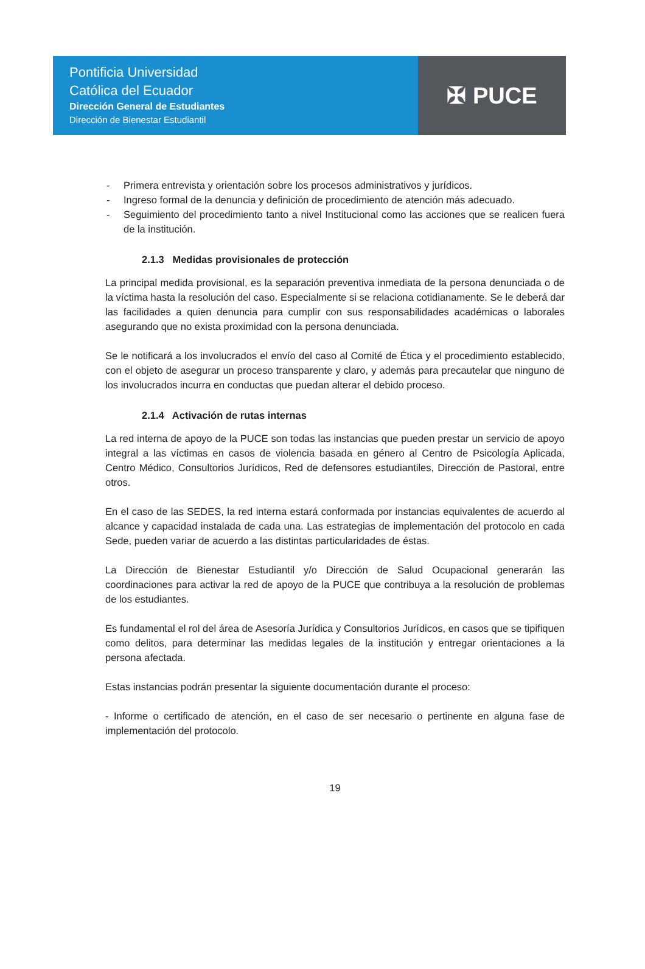Pontificia Universidad
Católica del Ecuador
Dirección General de Estudiantes
Dirección de Bienestar Estudiantil
✠ PUCE
- Primera entrevista y orientación sobre los procesos administrativos y jurídicos.
- Ingreso formal de la denuncia y definición de procedimiento de atención más adecuado.
- Seguimiento del procedimiento tanto a nivel Institucional como las acciones que se realicen fuera de la institución.
2.1.3 Medidas provisionales de protección
La principal medida provisional, es la separación preventiva inmediata de la persona denunciada o de la víctima hasta la resolución del caso. Especialmente si se relaciona cotidianamente. Se le deberá dar las facilidades a quien denuncia para cumplir con sus responsabilidades académicas o laborales asegurando que no exista proximidad con la persona denunciada.
Se le notificará a los involucrados el envío del caso al Comité de Ética y el procedimiento establecido, con el objeto de asegurar un proceso transparente y claro, y además para precautelar que ninguno de los involucrados incurra en conductas que puedan alterar el debido proceso.
2.1.4 Activación de rutas internas
La red interna de apoyo de la PUCE son todas las instancias que pueden prestar un servicio de apoyo integral a las víctimas en casos de violencia basada en género al Centro de Psicología Aplicada, Centro Médico, Consultorios Jurídicos, Red de defensores estudiantiles, Dirección de Pastoral, entre otros.
En el caso de las SEDES, la red interna estará conformada por instancias equivalentes de acuerdo al alcance y capacidad instalada de cada una. Las estrategias de implementación del protocolo en cada Sede, pueden variar de acuerdo a las distintas particularidades de éstas.
La Dirección de Bienestar Estudiantil y/o Dirección de Salud Ocupacional generarán las coordinaciones para activar la red de apoyo de la PUCE que contribuya a la resolución de problemas de los estudiantes.
Es fundamental el rol del área de Asesoría Jurídica y Consultorios Jurídicos, en casos que se tipifiquen como delitos, para determinar las medidas legales de la institución y entregar orientaciones a la persona afectada.
Estas instancias podrán presentar la siguiente documentación durante el proceso:
- Informe o certificado de atención, en el caso de ser necesario o pertinente en alguna fase de implementación del protocolo.
19